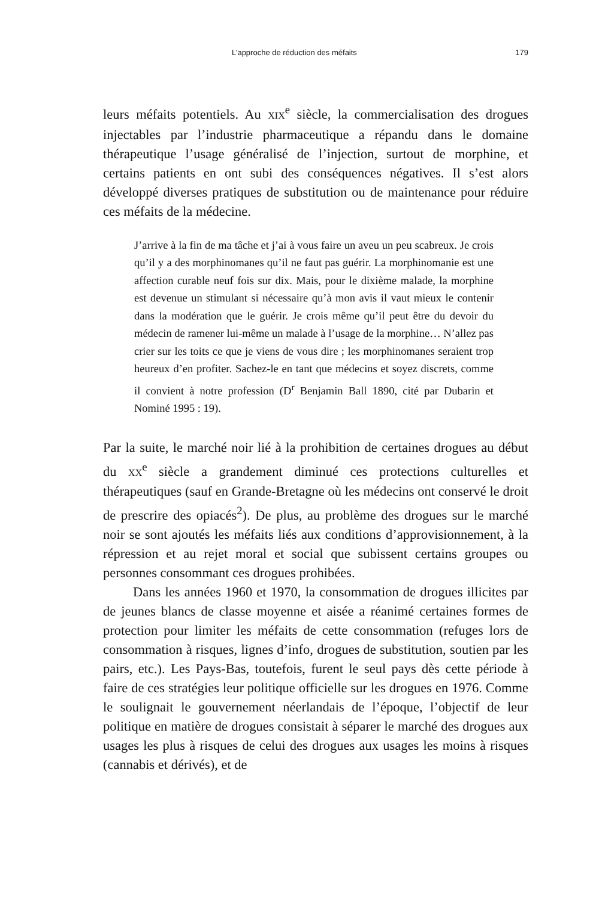L’approche de réduction des méfaits 179
leurs méfaits potentiels. Au XIX<sup>e</sup> siècle, la commercialisation des drogues injectables par l’industrie pharmaceutique a répandu dans le domaine thérapeutique l’usage généralisé de l’injection, surtout de morphine, et certains patients en ont subi des conséquences négatives. Il s’est alors développé diverses pratiques de substitution ou de maintenance pour réduire ces méfaits de la médecine.
J’arrive à la fin de ma tâche et j’ai à vous faire un aveu un peu scabreux. Je crois qu’il y a des morphinomanes qu’il ne faut pas guérir. La morphinomanie est une affection curable neuf fois sur dix. Mais, pour le dixième malade, la morphine est devenue un stimulant si nécessaire qu’à mon avis il vaut mieux le contenir dans la modération que le guérir. Je crois même qu’il peut être du devoir du médecin de ramener lui-même un malade à l’usage de la morphine… N’allez pas crier sur les toits ce que je viens de vous dire ; les morphinomanes seraient trop heureux d’en profiter. Sachez-le en tant que médecins et soyez discrets, comme il convient à notre profession (D<sup>r</sup> Benjamin Ball 1890, cité par Dubarin et Nominé 1995 : 19).
Par la suite, le marché noir lié à la prohibition de certaines drogues au début du XX<sup>e</sup> siècle a grandement diminué ces protections culturelles et thérapeutiques (sauf en Grande-Bretagne où les médecins ont conservé le droit de prescrire des opiacés<sup>2</sup>). De plus, au problème des drogues sur le marché noir se sont ajoutés les méfaits liés aux conditions d’approvisionnement, à la répression et au rejet moral et social que subissent certains groupes ou personnes consommant ces drogues prohibées.
Dans les années 1960 et 1970, la consommation de drogues illicites par de jeunes blancs de classe moyenne et aisée a réanimé certaines formes de protection pour limiter les méfaits de cette consommation (refuges lors de consommation à risques, lignes d’info, drogues de substitution, soutien par les pairs, etc.). Les Pays-Bas, toutefois, furent le seul pays dès cette période à faire de ces stratégies leur politique officielle sur les drogues en 1976. Comme le soulignait le gouvernement néerlandais de l’époque, l’objectif de leur politique en matière de drogues consistait à séparer le marché des drogues aux usages les plus à risques de celui des drogues aux usages les moins à risques (cannabis et dérivés), et de